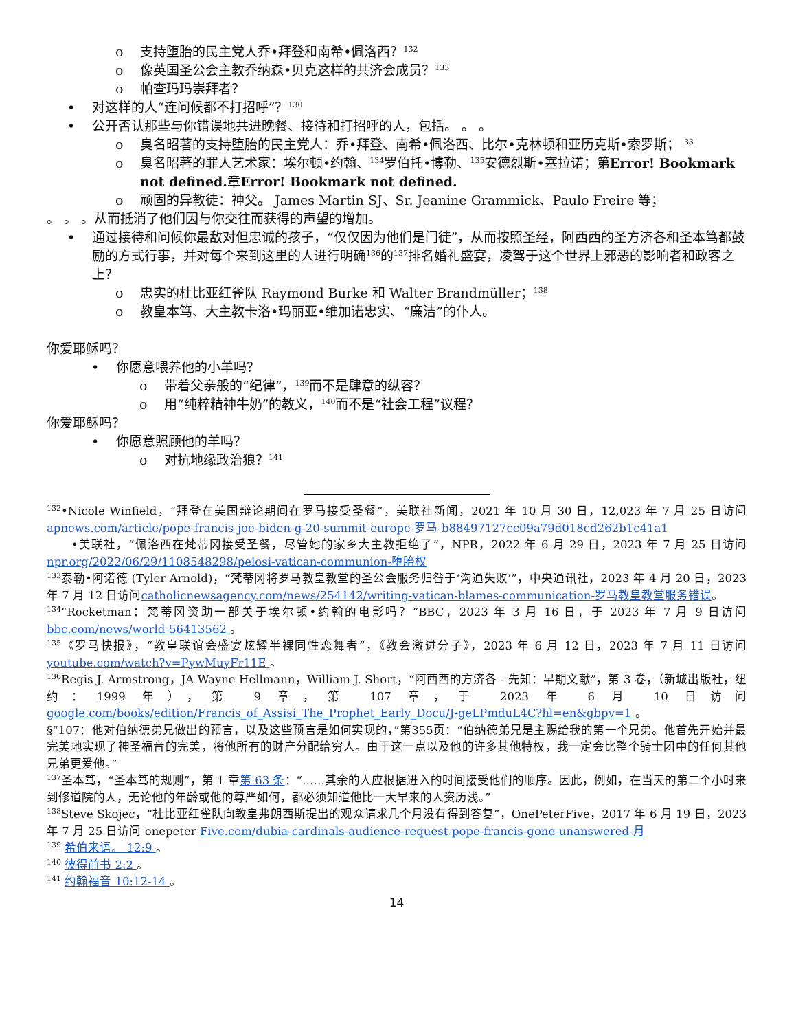o 支持堕胎的民主党人乔•拜登和南希•佩洛西？<sup>132</sup>
o 像英国圣公会主教乔纳森•贝克这样的共济会成员？<sup>133</sup>
o 帕查玛玛崇拜者？
• 对这样的人“连问候都不打招呼”？<sup>130</sup>
• 公开否认那些与你错误地共进晚餐、接待和打招呼的人，包括。 。 。
o 臭名昭著的支持堕胎的民主党人：乔•拜登、南希•佩洛西、比尔•克林顿和亚历克斯•索罗斯； <sup>33</sup>
o 臭名昭著的罪人艺术家：埃尔顿•约翰、<sup>134</sup>罗伯托•博勒、<sup>135</sup>安德烈斯•塞拉诺；第Error! Bookmark not defined. 章Error! Bookmark not defined.
o 顽固的异教徒：神父。 James Martin SJ、Sr. Jeanine Grammick、Paulo Freire 等；
。 。 。从而抵消了他们因与你交往而获得的声望的增加。
• 通过接待和问候你最敌对但忠诚的孩子，“仅仅因为他们是门徒”，从而按照圣经，阿西西的圣方济各和圣本笃都鼓励的方式行事，并对每个来到这里的人进行明确<sup>136</sup>的<sup>137</sup>排名婚礼盛宴，凌驾于这个世界上邪恶的影响者和政客之上？
o 忠实的杜比亚红雀队 Raymond Burke 和 Walter Brandmüller；<sup>138</sup>
o 教皇本笃、大主教卡洛•玛丽亚•维加诺忠实、“廉洁”的仆人。
你爱耶稣吗？
• 你愿意喂养他的小羊吗？
o 带着父亲般的“纪律”，<sup>139</sup>而不是肆意的纵容？
o 用“纯粹精神牛奶”的教义，<sup>140</sup>而不是“社会工程”议程？
你爱耶稣吗？
• 你愿意照顾他的羊吗？
o 对抗地缘政治狼？<sup>141</sup>
<sup>132</sup>•Nicole Winfield，“拜登在美国辩论期间在罗马接受圣餐”，美联社新闻，2021 年 10 月 30 日，12,023 年 7 月 25 日访问apnews.com/article/pope-francis-joe-biden-g-20-summit-europe-罗马-b88497127cc09a79d018cd262b1c41a1
•美联社，“佩洛西在梵蒂冈接受圣餐，尽管她的家乡大主教拒绝了”，NPR，2022 年 6 月 29 日，2023 年 7 月 25 日访问npr.org/2022/06/29/1108548298/pelosi-vatican-communion-堕胎权
<sup>133</sup> 泰勒•阿诺德 (Tyler Arnold)，“梵蒂冈将罗马教皇教堂的圣公会服务归咎于‘沟通失败’”，中央通讯社，2023 年 4 月 20 日，2023 年 7 月 12 日访问catholicnewsagency.com/news/254142/writing-vatican-blames-communication-罗马教皇教堂服务错误。
<sup>134</sup> “Rocketman：梵蒂冈资助一部关于埃尔顿•约翰的电影吗？”BBC，2023 年 3 月 16 日，于 2023 年 7 月 9 日访问bbc.com/news/world-56413562 。
<sup>135</sup>《罗马快报》，“教皇联谊会盛宴炫耀半裸同性恋舞者”，《教会激进分子》，2023 年 6 月 12 日，2023 年 7 月 11 日访问youtube.com/watch?v=PywMuyFr11E 。
<sup>136</sup> Regis J. Armstrong，JA Wayne Hellmann，William J. Short，“阿西西的方济各 - 先知：早期文献”，第 3 卷，（新城出版社，纽约：1999 年），第 9 章，第 107 章，于 2023 年 6 月 10 日访问google.com/books/edition/Francis_of_Assisi_The_Prophet_Early_Docu/J-geLPmduL4C?hl=en&gbpv=1 。
§“107：他对伯纳德弟兄做出的预言，以及这些预言是如何实现的，”第355页：“伯纳德弟兄是主赐给我的第一个兄弟。他首先开始并最完美地实现了神圣福音的完美，将他所有的财产分配给穷人。由于这一点以及他的许多其他特权，我一定会比整个骑士团中的任何其他兄弟更爱他。”
<sup>137</sup> 圣本笃，“圣本笃的规则”，第 1 章第 63 条：“……其余的人应根据进入的时间接受他们的顺序。因此，例如，在当天的第二个小时来到修道院的人，无论他的年龄或他的尊严如何，都必须知道他比一大早来的人资历浅。”
<sup>138</sup> Steve Skojec，“杜比亚红雀队向教皇弗朗西斯提出的观众请求几个月没有得到答复”，OnePeterFive，2017 年 6 月 19 日，2023 年 7 月 25 日访问 onepeter Five.com/dubia-cardinals-audience-request-pope-francis-gone-unanswered-月
<sup>139</sup> 希伯来语。 12:9 。
<sup>140</sup> 彼得前书 2:2 。
<sup>141</sup> 约翰福音 10:12-14 。
14